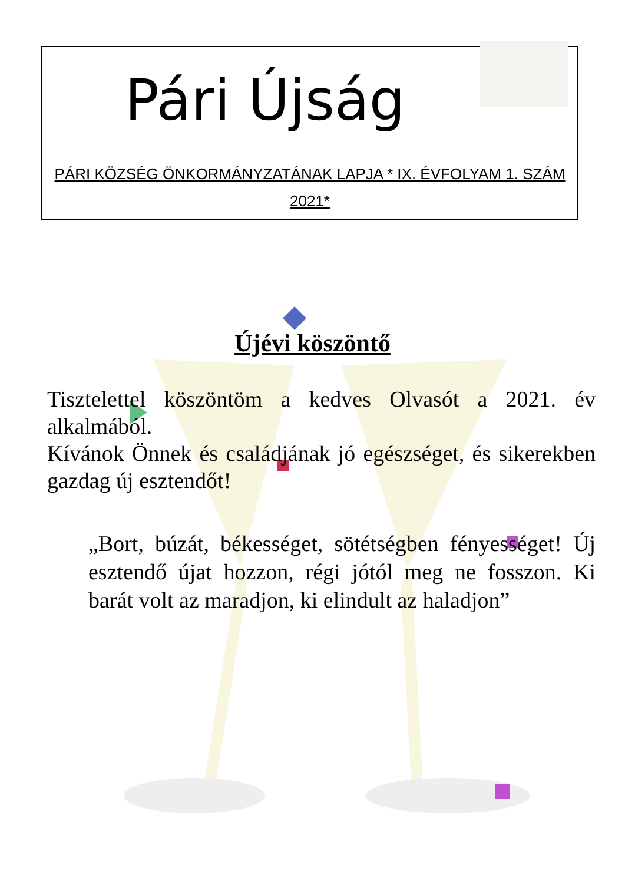Pári Újság
PÁRI KÖZSÉG ÖNKORMÁNYZATÁNAK LAPJA * IX. ÉVFOLYAM 1. SZÁM
2021*
Újévi köszöntő
Tisztelettel köszöntöm a kedves Olvasót a 2021. év alkalmából.
Kívánok Önnek és családjának jó egészséget, és sikerekben gazdag új esztendőt!
„Bort, búzát, békességet, sötétségben fényességet! Új esztendő újat hozzon, régi jótól meg ne fosszon. Ki barát volt az maradjon, ki elindult az haladjon”